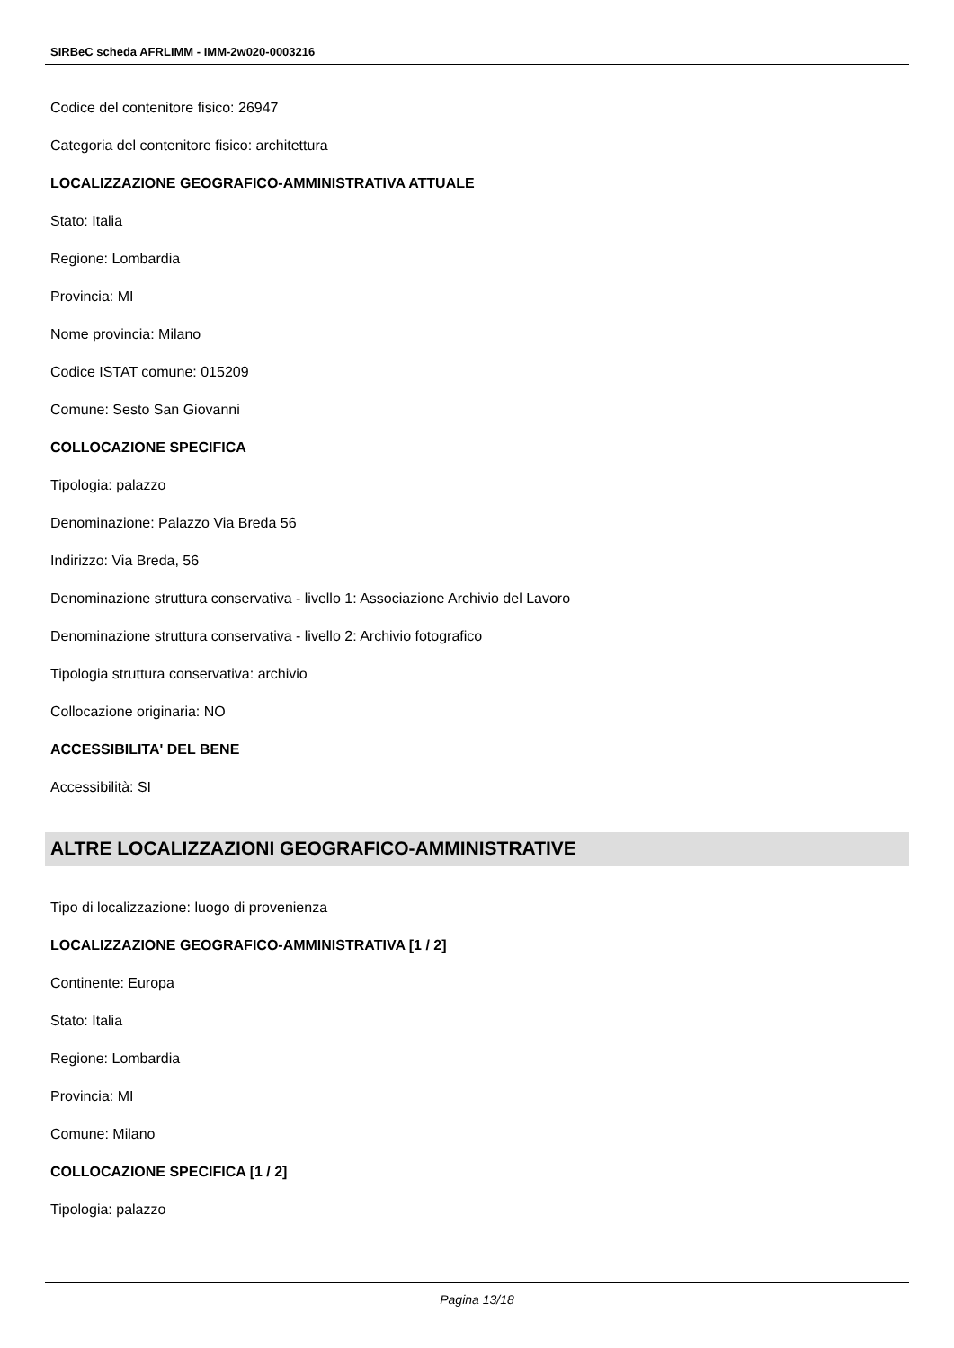SIRBeC scheda AFRLIMM - IMM-2w020-0003216
Codice del contenitore fisico: 26947
Categoria del contenitore fisico: architettura
LOCALIZZAZIONE GEOGRAFICO-AMMINISTRATIVA ATTUALE
Stato: Italia
Regione: Lombardia
Provincia: MI
Nome provincia: Milano
Codice ISTAT comune: 015209
Comune: Sesto San Giovanni
COLLOCAZIONE SPECIFICA
Tipologia: palazzo
Denominazione: Palazzo Via Breda 56
Indirizzo: Via Breda, 56
Denominazione struttura conservativa - livello 1: Associazione Archivio del Lavoro
Denominazione struttura conservativa - livello 2: Archivio fotografico
Tipologia struttura conservativa: archivio
Collocazione originaria: NO
ACCESSIBILITA' DEL BENE
Accessibilità: SI
ALTRE LOCALIZZAZIONI GEOGRAFICO-AMMINISTRATIVE
Tipo di localizzazione: luogo di provenienza
LOCALIZZAZIONE GEOGRAFICO-AMMINISTRATIVA [1 / 2]
Continente: Europa
Stato: Italia
Regione: Lombardia
Provincia: MI
Comune: Milano
COLLOCAZIONE SPECIFICA [1 / 2]
Tipologia: palazzo
Pagina 13/18